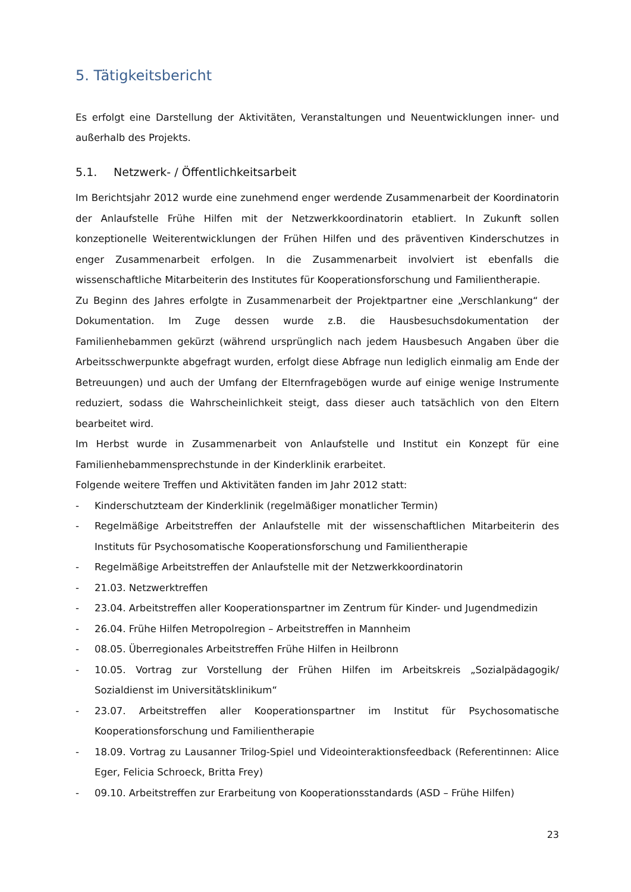5. Tätigkeitsbericht
Es erfolgt eine Darstellung der Aktivitäten, Veranstaltungen und Neuentwicklungen inner- und außerhalb des Projekts.
5.1. Netzwerk- / Öffentlichkeitsarbeit
Im Berichtsjahr 2012 wurde eine zunehmend enger werdende Zusammenarbeit der Koordinatorin der Anlaufstelle Frühe Hilfen mit der Netzwerkkoordinatorin etabliert. In Zukunft sollen konzeptionelle Weiterentwicklungen der Frühen Hilfen und des präventiven Kinderschutzes in enger Zusammenarbeit erfolgen. In die Zusammenarbeit involviert ist ebenfalls die wissenschaftliche Mitarbeiterin des Institutes für Kooperationsforschung und Familientherapie.
Zu Beginn des Jahres erfolgte in Zusammenarbeit der Projektpartner eine „Verschlankung“ der Dokumentation. Im Zuge dessen wurde z.B. die Hausbesuchsdokumentation der Familienhebammen gekürzt (während ursprünglich nach jedem Hausbesuch Angaben über die Arbeitsschwerpunkte abgefragt wurden, erfolgt diese Abfrage nun lediglich einmalig am Ende der Betreuungen) und auch der Umfang der Elternfragebögen wurde auf einige wenige Instrumente reduziert, sodass die Wahrscheinlichkeit steigt, dass dieser auch tatsächlich von den Eltern bearbeitet wird.
Im Herbst wurde in Zusammenarbeit von Anlaufstelle und Institut ein Konzept für eine Familienhebammensprechstunde in der Kinderklinik erarbeitet.
Folgende weitere Treffen und Aktivitäten fanden im Jahr 2012 statt:
- Kinderschutzteam der Kinderklinik (regelmäßiger monatlicher Termin)
- Regelmäßige Arbeitstreffen der Anlaufstelle mit der wissenschaftlichen Mitarbeiterin des Instituts für Psychosomatische Kooperationsforschung und Familientherapie
- Regelmäßige Arbeitstreffen der Anlaufstelle mit der Netzwerkkoordinatorin
- 21.03. Netzwerktreffen
- 23.04. Arbeitstreffen aller Kooperationspartner im Zentrum für Kinder- und Jugendmedizin
- 26.04. Frühe Hilfen Metropolregion – Arbeitstreffen in Mannheim
- 08.05. Überregionales Arbeitstreffen Frühe Hilfen in Heilbronn
- 10.05. Vortrag zur Vorstellung der Frühen Hilfen im Arbeitskreis „Sozialpädagogik/ Sozialdienst im Universitätsklinikum“
- 23.07. Arbeitstreffen aller Kooperationspartner im Institut für Psychosomatische Kooperationsforschung und Familientherapie
- 18.09. Vortrag zu Lausanner Trilog-Spiel und Videointeraktionsfeedback (Referentinnen: Alice Eger, Felicia Schroeck, Britta Frey)
- 09.10. Arbeitstreffen zur Erarbeitung von Kooperationsstandards (ASD – Frühe Hilfen)
23